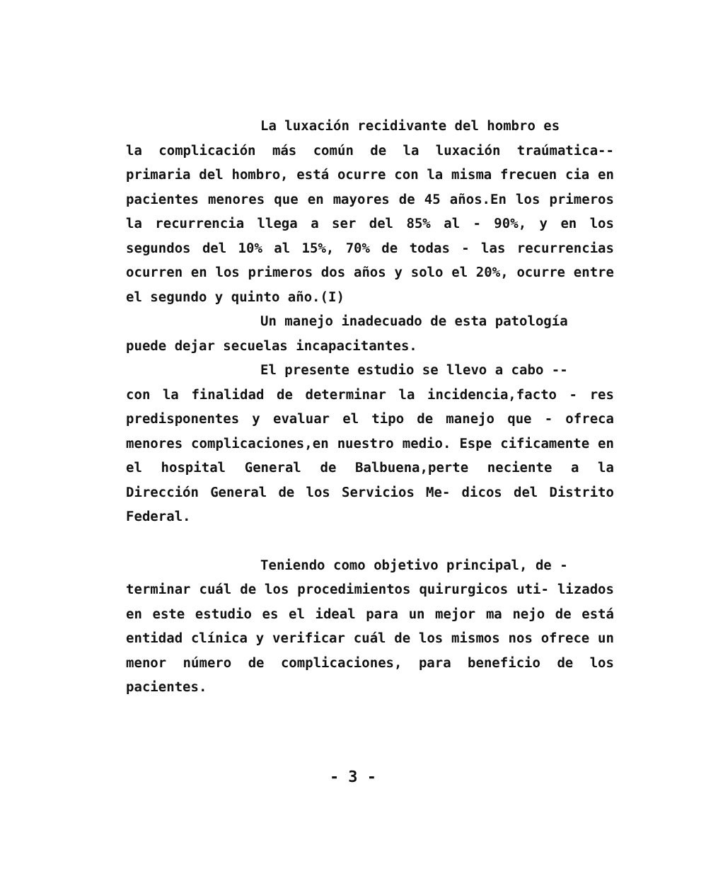La luxación recidivante del hombro es
la complicación más común de la luxación traúmatica-- primaria del hombro, está ocurre con la misma frecuen cia en pacientes menores que en mayores de 45 años.En los primeros la recurrencia llega a ser del 85% al - 90%, y en los segundos del 10% al 15%, 70% de todas - las recurrencias ocurren en los primeros dos años y solo el 20%, ocurre entre el segundo y quinto año.(I)
Un manejo inadecuado de esta patología
puede dejar secuelas incapacitantes.
El presente estudio se llevo a cabo --
con la finalidad de determinar la incidencia,facto - res predisponentes y evaluar el tipo de manejo que - ofreca menores complicaciones,en nuestro medio. Espe cificamente en el hospital General de Balbuena,perte neciente a la Dirección General de los Servicios Me- dicos del Distrito Federal.
Teniendo como objetivo principal, de -
terminar cuál de los procedimientos quirurgicos uti- lizados en este estudio es el ideal para un mejor ma nejo de está entidad clínica y verificar cuál de los mismos nos ofrece un menor número de complicaciones, para beneficio de los pacientes.
- 3 -